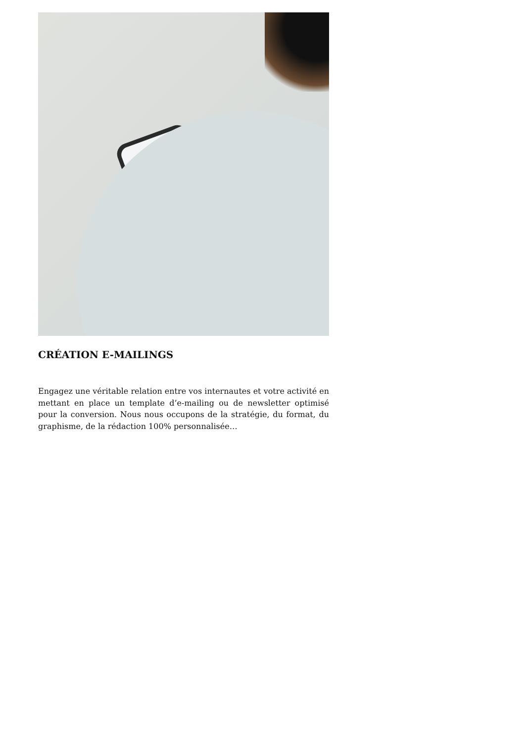CRÉATION E-MAILINGS
Engagez une véritable relation entre vos internautes et votre activité en mettant en place un template d’e-mailing ou de newsletter optimisé pour la conversion. Nous nous occupons de la stratégie, du format, du graphisme, de la rédaction 100% personnalisée…